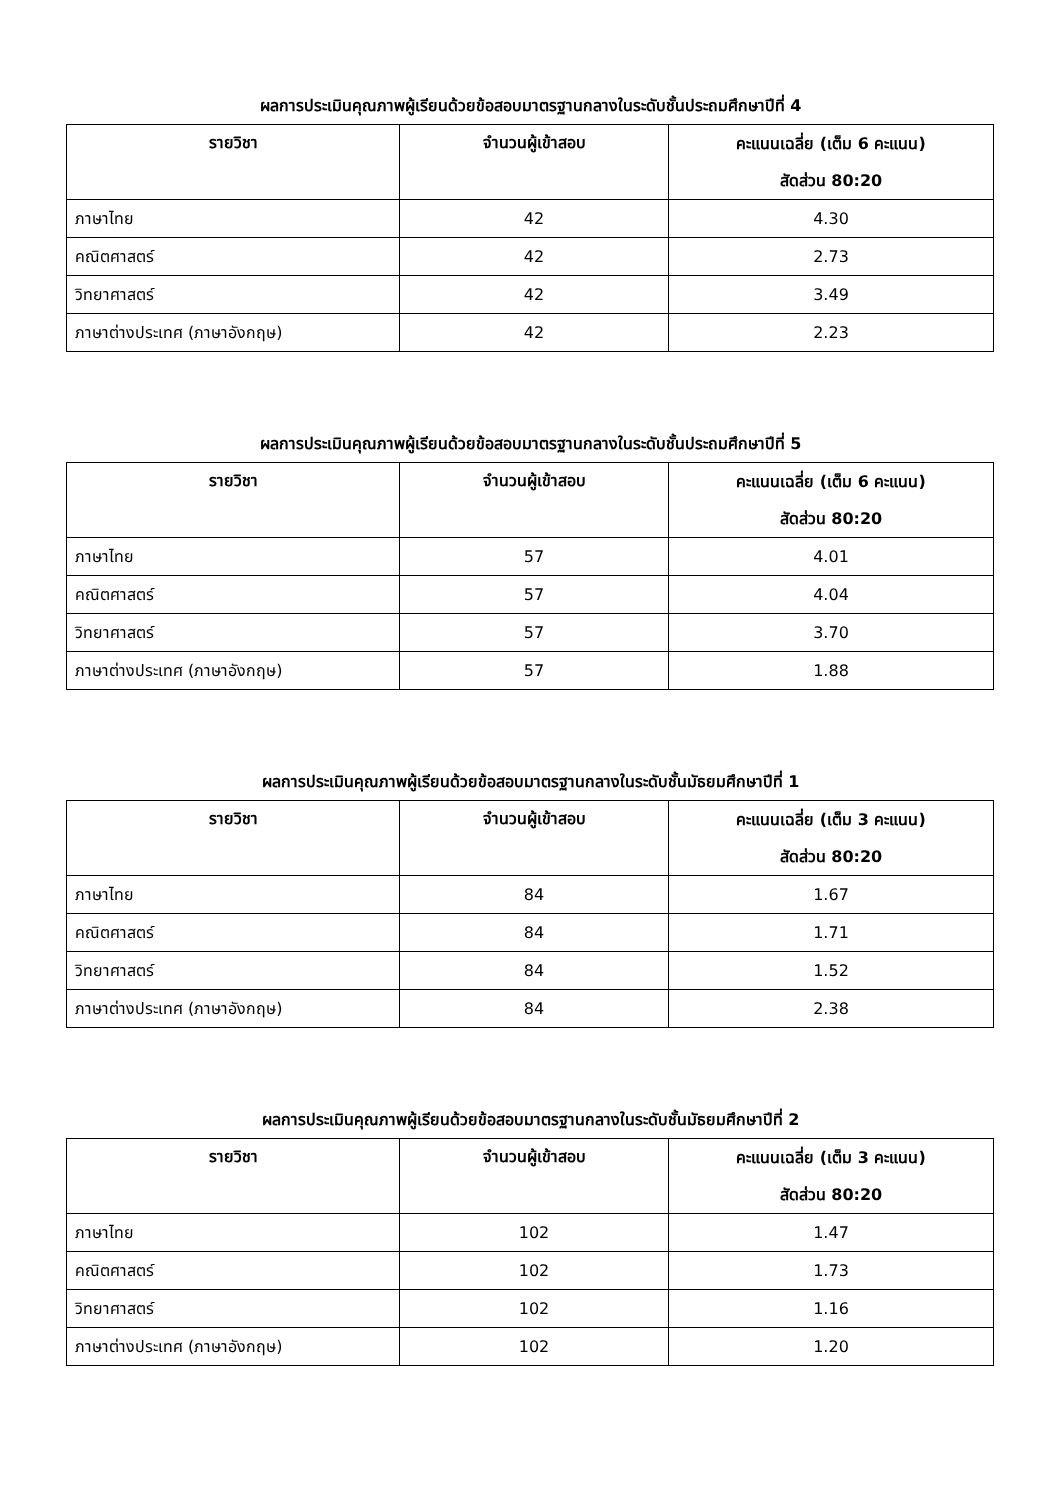ผลการประเมินคุณภาพผู้เรียนด้วยข้อสอบมาตรฐานกลางในระดับชั้นประถมศึกษาปีที่ 4
| รายวิชา | จำนวนผู้เข้าสอบ | คะแนนเฉลี่ย (เต็ม 6 คะแนน) สัดส่วน 80:20 |
| --- | --- | --- |
| ภาษาไทย | 42 | 4.30 |
| คณิตศาสตร์ | 42 | 2.73 |
| วิทยาศาสตร์ | 42 | 3.49 |
| ภาษาต่างประเทศ (ภาษาอังกฤษ) | 42 | 2.23 |
ผลการประเมินคุณภาพผู้เรียนด้วยข้อสอบมาตรฐานกลางในระดับชั้นประถมศึกษาปีที่ 5
| รายวิชา | จำนวนผู้เข้าสอบ | คะแนนเฉลี่ย (เต็ม 6 คะแนน) สัดส่วน 80:20 |
| --- | --- | --- |
| ภาษาไทย | 57 | 4.01 |
| คณิตศาสตร์ | 57 | 4.04 |
| วิทยาศาสตร์ | 57 | 3.70 |
| ภาษาต่างประเทศ (ภาษาอังกฤษ) | 57 | 1.88 |
ผลการประเมินคุณภาพผู้เรียนด้วยข้อสอบมาตรฐานกลางในระดับชั้นมัธยมศึกษาปีที่ 1
| รายวิชา | จำนวนผู้เข้าสอบ | คะแนนเฉลี่ย (เต็ม 3 คะแนน) สัดส่วน 80:20 |
| --- | --- | --- |
| ภาษาไทย | 84 | 1.67 |
| คณิตศาสตร์ | 84 | 1.71 |
| วิทยาศาสตร์ | 84 | 1.52 |
| ภาษาต่างประเทศ (ภาษาอังกฤษ) | 84 | 2.38 |
ผลการประเมินคุณภาพผู้เรียนด้วยข้อสอบมาตรฐานกลางในระดับชั้นมัธยมศึกษาปีที่ 2
| รายวิชา | จำนวนผู้เข้าสอบ | คะแนนเฉลี่ย (เต็ม 3 คะแนน) สัดส่วน 80:20 |
| --- | --- | --- |
| ภาษาไทย | 102 | 1.47 |
| คณิตศาสตร์ | 102 | 1.73 |
| วิทยาศาสตร์ | 102 | 1.16 |
| ภาษาต่างประเทศ (ภาษาอังกฤษ) | 102 | 1.20 |